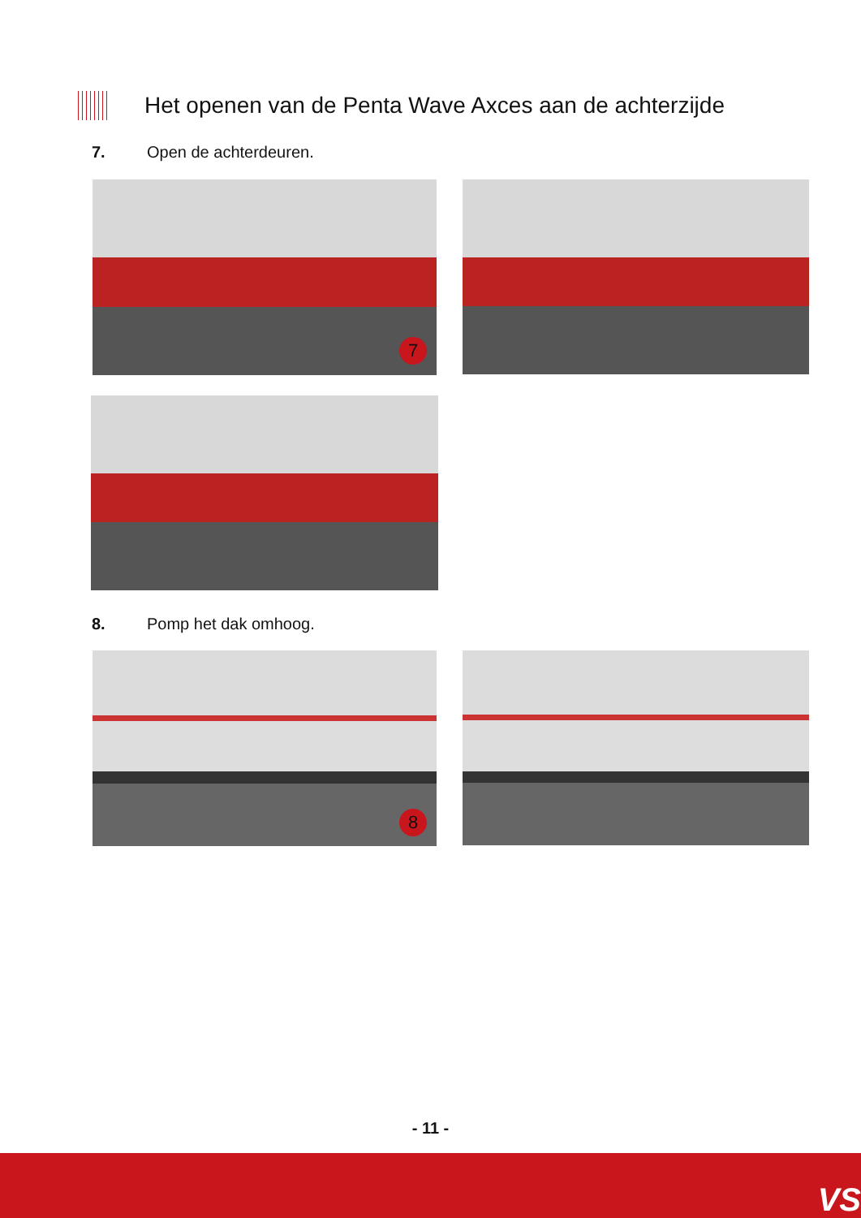Het openen van de Penta Wave Axces aan de achterzijde
7. Open de achterdeuren.
7
8. Pomp het dak omhoog.
8
- 11 -
VS